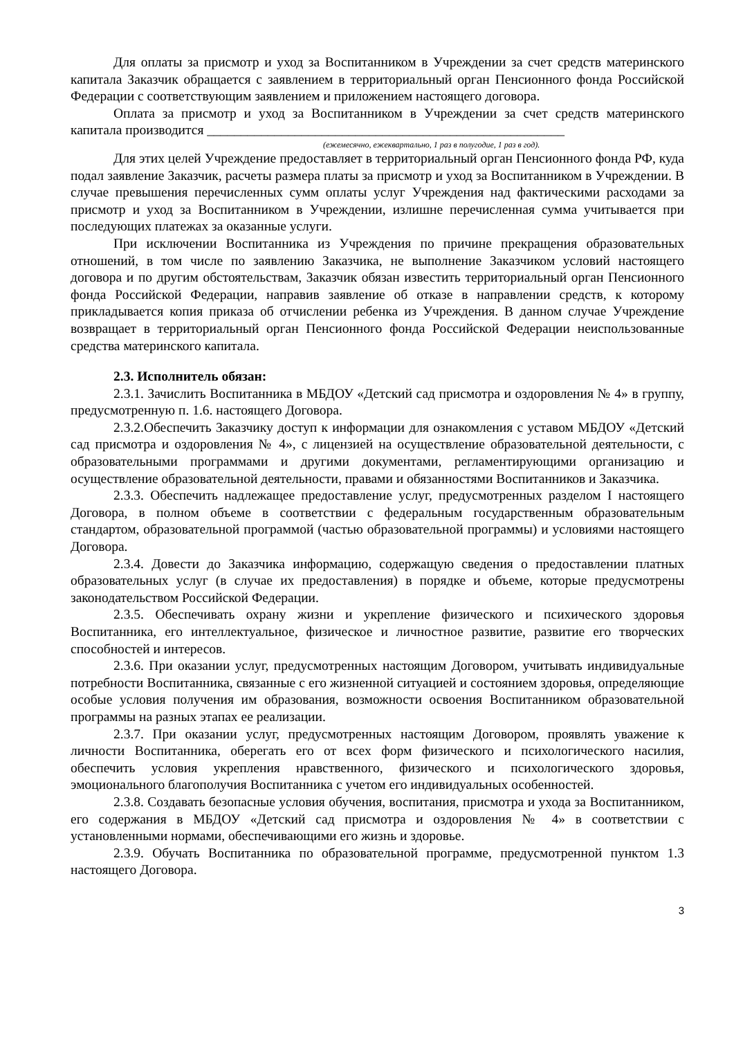Для оплаты за присмотр и уход за Воспитанником в Учреждении за счет средств материнского капитала Заказчик обращается с заявлением в территориальный орган Пенсионного фонда Российской Федерации с соответствующим заявлением и приложением настоящего договора.
Оплата за присмотр и уход за Воспитанником в Учреждении за счет средств материнского капитала производится _____________________________________________________
(ежемесячно, ежеквартально, 1 раз в полугодие, 1 раз в год).
Для этих целей Учреждение предоставляет в территориальный орган Пенсионного фонда РФ, куда подал заявление Заказчик, расчеты размера платы за присмотр и уход за Воспитанником в Учреждении. В случае превышения перечисленных сумм оплаты услуг Учреждения над фактическими расходами за присмотр и уход за Воспитанником в Учреждении, излишне перечисленная сумма учитывается при последующих платежах за оказанные услуги.
При исключении Воспитанника из Учреждения по причине прекращения образовательных отношений, в том числе по заявлению Заказчика, не выполнение Заказчиком условий настоящего договора и по другим обстоятельствам, Заказчик обязан известить территориальный орган Пенсионного фонда Российской Федерации, направив заявление об отказе в направлении средств, к которому прикладывается копия приказа об отчислении ребенка из Учреждения. В данном случае Учреждение возвращает в территориальный орган Пенсионного фонда Российской Федерации неиспользованные средства материнского капитала.
2.3. Исполнитель обязан:
2.3.1. Зачислить Воспитанника в МБДОУ «Детский сад присмотра и оздоровления № 4» в группу, предусмотренную п. 1.6. настоящего Договора.
2.3.2.Обеспечить Заказчику доступ к информации для ознакомления с уставом МБДОУ «Детский сад присмотра и оздоровления № 4», с лицензией на осуществление образовательной деятельности, с образовательными программами и другими документами, регламентирующими организацию и осуществление образовательной деятельности, правами и обязанностями Воспитанников и Заказчика.
2.3.3. Обеспечить надлежащее предоставление услуг, предусмотренных разделом I настоящего Договора, в полном объеме в соответствии с федеральным государственным образовательным стандартом, образовательной программой (частью образовательной программы) и условиями настоящего Договора.
2.3.4. Довести до Заказчика информацию, содержащую сведения о предоставлении платных образовательных услуг (в случае их предоставления) в порядке и объеме, которые предусмотрены законодательством Российской Федерации.
2.3.5. Обеспечивать охрану жизни и укрепление физического и психического здоровья Воспитанника, его интеллектуальное, физическое и личностное развитие, развитие его творческих способностей и интересов.
2.3.6. При оказании услуг, предусмотренных настоящим Договором, учитывать индивидуальные потребности Воспитанника, связанные с его жизненной ситуацией и состоянием здоровья, определяющие особые условия получения им образования, возможности освоения Воспитанником образовательной программы на разных этапах ее реализации.
2.3.7. При оказании услуг, предусмотренных настоящим Договором, проявлять уважение к личности Воспитанника, оберегать его от всех форм физического и психологического насилия, обеспечить условия укрепления нравственного, физического и психологического здоровья, эмоционального благополучия Воспитанника с учетом его индивидуальных особенностей.
2.3.8. Создавать безопасные условия обучения, воспитания, присмотра и ухода за Воспитанником, его содержания в МБДОУ «Детский сад присмотра и оздоровления № 4» в соответствии с установленными нормами, обеспечивающими его жизнь и здоровье.
2.3.9. Обучать Воспитанника по образовательной программе, предусмотренной пунктом 1.3 настоящего Договора.
3